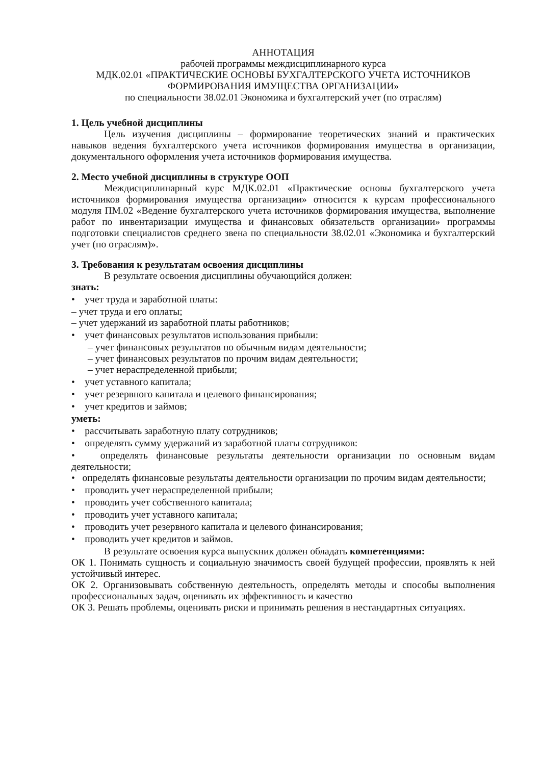АННОТАЦИЯ
рабочей программы междисциплинарного курса
МДК.02.01 «ПРАКТИЧЕСКИЕ ОСНОВЫ БУХГАЛТЕРСКОГО УЧЕТА ИСТОЧНИКОВ ФОРМИРОВАНИЯ ИМУЩЕСТВА ОРГАНИЗАЦИИ»
по специальности 38.02.01 Экономика и бухгалтерский учет (по отраслям)
1. Цель учебной дисциплины
Цель изучения дисциплины – формирование теоретических знаний и практических навыков ведения бухгалтерского учета источников формирования имущества в организации, документального оформления учета источников формирования имущества.
2. Место учебной дисциплины в структуре ООП
Междисциплинарный курс МДК.02.01 «Практические основы бухгалтерского учета источников формирования имущества организации» относится к курсам профессионального модуля ПМ.02 «Ведение бухгалтерского учета источников формирования имущества, выполнение работ по инвентаризации имущества и финансовых обязательств организации» программы подготовки специалистов среднего звена по специальности 38.02.01 «Экономика и бухгалтерский учет (по отраслям)».
3. Требования к результатам освоения дисциплины
В результате освоения дисциплины обучающийся должен:
знать:
• учет труда и заработной платы:
– учет труда и его оплаты;
– учет удержаний из заработной платы работников;
• учет финансовых результатов использования прибыли:
– учет финансовых результатов по обычным видам деятельности;
– учет финансовых результатов по прочим видам деятельности;
– учет нераспределенной прибыли;
• учет уставного капитала;
• учет резервного капитала и целевого финансирования;
• учет кредитов и займов;
уметь:
• рассчитывать заработную плату сотрудников;
• определять сумму удержаний из заработной платы сотрудников:
• определять финансовые результаты деятельности организации по основным видам деятельности;
• определять финансовые результаты деятельности организации по прочим видам деятельности;
• проводить учет нераспределенной прибыли;
• проводить учет собственного капитала;
• проводить учет уставного капитала;
• проводить учет резервного капитала и целевого финансирования;
• проводить учет кредитов и займов.
В результате освоения курса выпускник должен обладать компетенциями:
ОК 1. Понимать сущность и социальную значимость своей будущей профессии, проявлять к ней устойчивый интерес.
ОК 2. Организовывать собственную деятельность, определять методы и способы выполнения профессиональных задач, оценивать их эффективность и качество
ОК 3. Решать проблемы, оценивать риски и принимать решения в нестандартных ситуациях.